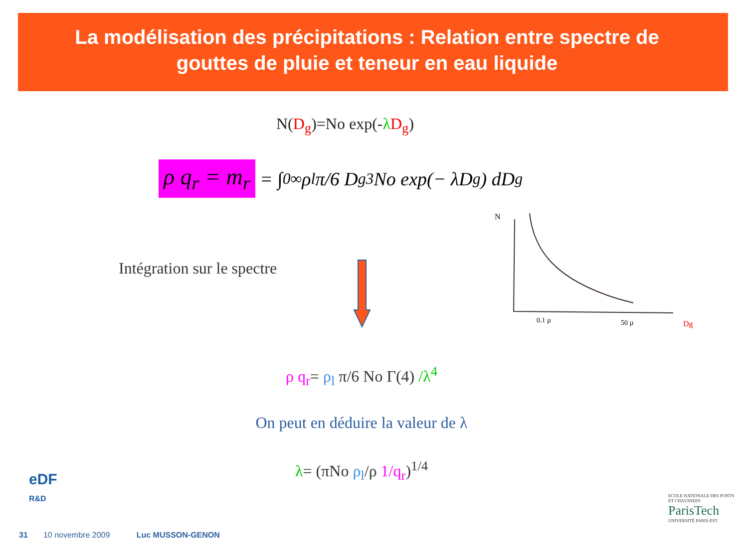La modélisation des précipitations : Relation entre spectre de gouttes de pluie et teneur en eau liquide
N(D<sub>g</sub>)=No exp(-λD<sub>g</sub>)
ρ q<sub>r</sub> = m<sub>r</sub> = ∫<sub>0</sub><sup>∞</sup> ρ<sub>l</sub> π/6 D<sub>g</sub><sup>3</sup> No exp(− λD<sub>g</sub>) dD<sub>g</sub>
Intégration sur le spectre
N
0.1 µ
50 µ
Dg
ρ q<sub>r</sub>= ρ<sub>l</sub> π/6 No Γ(4) /λ<sup>4</sup>
On peut en déduire la valeur de λ
λ= (πNo ρ<sub>l</sub>/ρ 1/q<sub>r</sub>)<sup>1/4</sup>
eDF
R&D
31 10 novembre 2009 Luc MUSSON-GENON
ECOLE NATIONALE DES PONTS ET CHAUSSEES
ParisTech
UNIVERSITÉ PARIS-EST